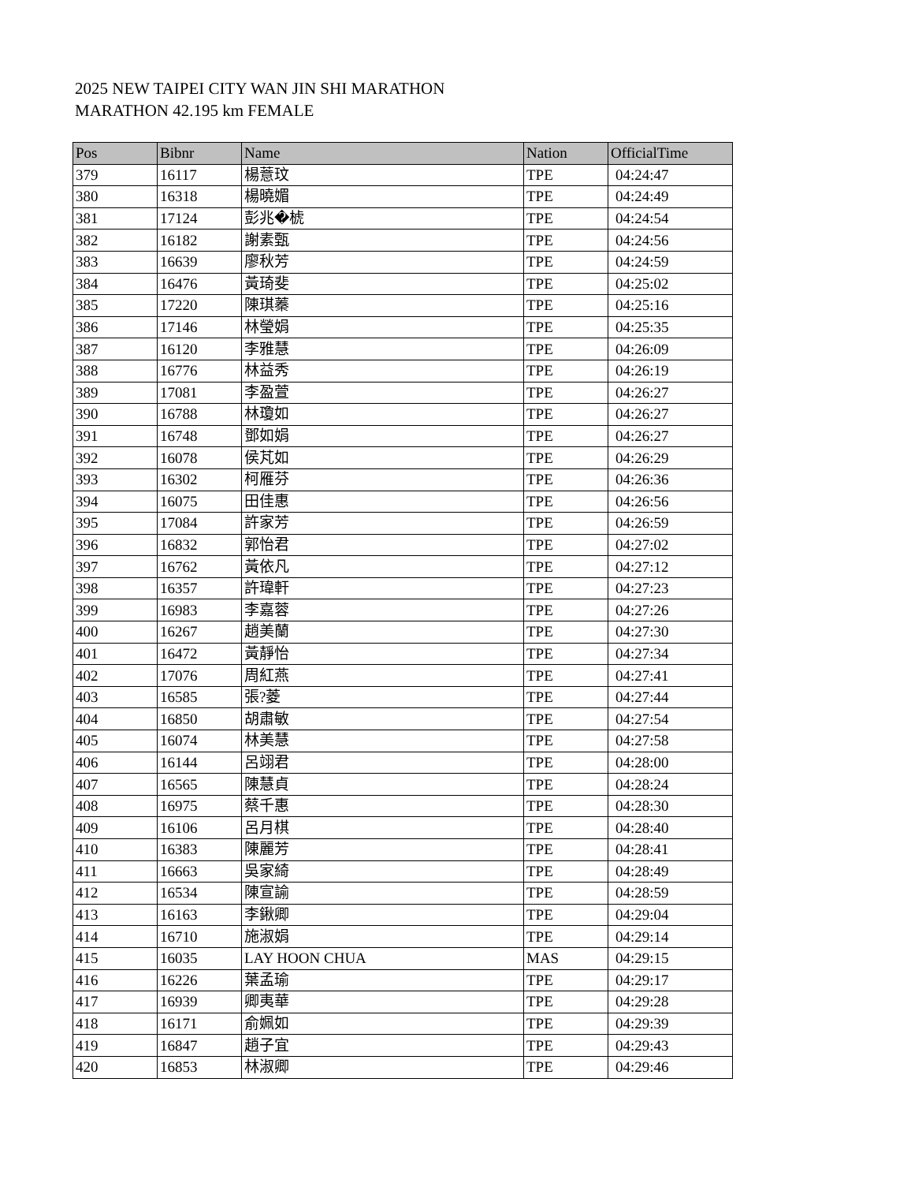2025 NEW TAIPEI CITY WAN JIN SHI MARATHON
MARATHON 42.195 km FEMALE
| Pos | Bibnr | Name | Nation | OfficialTime |
| --- | --- | --- | --- | --- |
| 379 | 16117 | 楊薏玟 | TPE | 04:24:47 |
| 380 | 16318 | 楊曉媚 | TPE | 04:24:49 |
| 381 | 17124 | 彭兆�椃 | TPE | 04:24:54 |
| 382 | 16182 | 謝素甄 | TPE | 04:24:56 |
| 383 | 16639 | 廖秋芳 | TPE | 04:24:59 |
| 384 | 16476 | 黃琦斐 | TPE | 04:25:02 |
| 385 | 17220 | 陳琪蓁 | TPE | 04:25:16 |
| 386 | 17146 | 林瑩娟 | TPE | 04:25:35 |
| 387 | 16120 | 李雅慧 | TPE | 04:26:09 |
| 388 | 16776 | 林益秀 | TPE | 04:26:19 |
| 389 | 17081 | 李盈萱 | TPE | 04:26:27 |
| 390 | 16788 | 林瓊如 | TPE | 04:26:27 |
| 391 | 16748 | 鄧如娟 | TPE | 04:26:27 |
| 392 | 16078 | 侯芃如 | TPE | 04:26:29 |
| 393 | 16302 | 柯雁芬 | TPE | 04:26:36 |
| 394 | 16075 | 田佳惠 | TPE | 04:26:56 |
| 395 | 17084 | 許家芳 | TPE | 04:26:59 |
| 396 | 16832 | 郭怡君 | TPE | 04:27:02 |
| 397 | 16762 | 黃依凡 | TPE | 04:27:12 |
| 398 | 16357 | 許瑋軒 | TPE | 04:27:23 |
| 399 | 16983 | 李嘉蓉 | TPE | 04:27:26 |
| 400 | 16267 | 趙美蘭 | TPE | 04:27:30 |
| 401 | 16472 | 黃靜怡 | TPE | 04:27:34 |
| 402 | 17076 | 周紅燕 | TPE | 04:27:41 |
| 403 | 16585 | 張?菱 | TPE | 04:27:44 |
| 404 | 16850 | 胡肅敏 | TPE | 04:27:54 |
| 405 | 16074 | 林美慧 | TPE | 04:27:58 |
| 406 | 16144 | 呂翊君 | TPE | 04:28:00 |
| 407 | 16565 | 陳慧貞 | TPE | 04:28:24 |
| 408 | 16975 | 蔡千惠 | TPE | 04:28:30 |
| 409 | 16106 | 呂月棋 | TPE | 04:28:40 |
| 410 | 16383 | 陳麗芳 | TPE | 04:28:41 |
| 411 | 16663 | 吳家綺 | TPE | 04:28:49 |
| 412 | 16534 | 陳宣諭 | TPE | 04:28:59 |
| 413 | 16163 | 李鍬卿 | TPE | 04:29:04 |
| 414 | 16710 | 施淑娟 | TPE | 04:29:14 |
| 415 | 16035 | LAY HOON CHUA | MAS | 04:29:15 |
| 416 | 16226 | 葉孟瑜 | TPE | 04:29:17 |
| 417 | 16939 | 卿夷華 | TPE | 04:29:28 |
| 418 | 16171 | 俞姵如 | TPE | 04:29:39 |
| 419 | 16847 | 趙子宜 | TPE | 04:29:43 |
| 420 | 16853 | 林淑卿 | TPE | 04:29:46 |